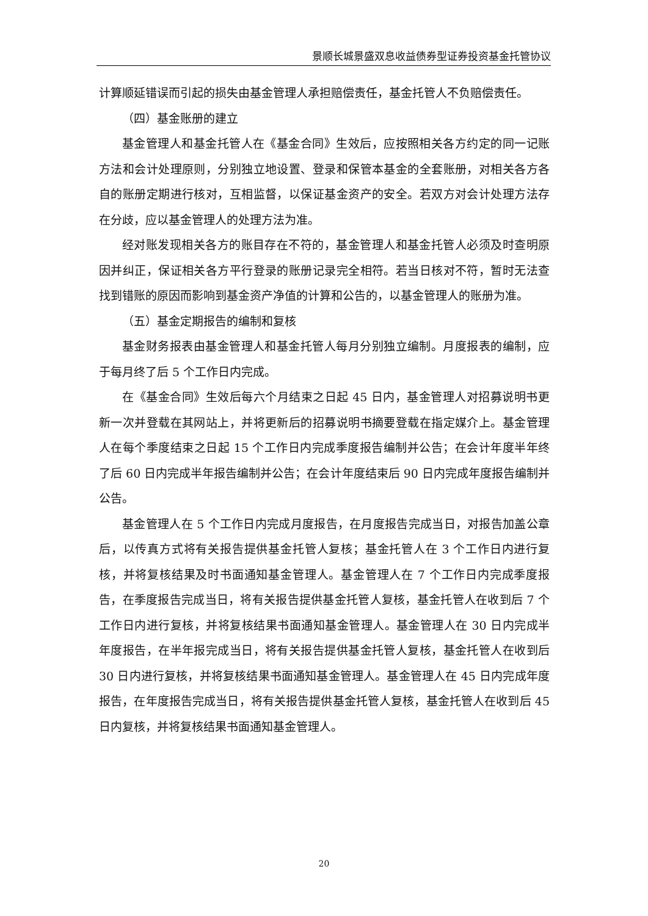景顺长城景盛双息收益债券型证券投资基金托管协议
计算顺延错误而引起的损失由基金管理人承担赔偿责任，基金托管人不负赔偿责任。
（四）基金账册的建立
基金管理人和基金托管人在《基金合同》生效后，应按照相关各方约定的同一记账方法和会计处理原则，分别独立地设置、登录和保管本基金的全套账册，对相关各方各自的账册定期进行核对，互相监督，以保证基金资产的安全。若双方对会计处理方法存在分歧，应以基金管理人的处理方法为准。
经对账发现相关各方的账目存在不符的，基金管理人和基金托管人必须及时查明原因并纠正，保证相关各方平行登录的账册记录完全相符。若当日核对不符，暂时无法查找到错账的原因而影响到基金资产净值的计算和公告的，以基金管理人的账册为准。
（五）基金定期报告的编制和复核
基金财务报表由基金管理人和基金托管人每月分别独立编制。月度报表的编制，应于每月终了后 5 个工作日内完成。
在《基金合同》生效后每六个月结束之日起 45 日内，基金管理人对招募说明书更新一次并登载在其网站上，并将更新后的招募说明书摘要登载在指定媒介上。基金管理人在每个季度结束之日起 15 个工作日内完成季度报告编制并公告；在会计年度半年终了后 60 日内完成半年报告编制并公告；在会计年度结束后 90 日内完成年度报告编制并公告。
基金管理人在 5 个工作日内完成月度报告，在月度报告完成当日，对报告加盖公章后，以传真方式将有关报告提供基金托管人复核；基金托管人在 3 个工作日内进行复核，并将复核结果及时书面通知基金管理人。基金管理人在 7 个工作日内完成季度报告，在季度报告完成当日，将有关报告提供基金托管人复核，基金托管人在收到后 7 个工作日内进行复核，并将复核结果书面通知基金管理人。基金管理人在 30 日内完成半年度报告，在半年报完成当日，将有关报告提供基金托管人复核，基金托管人在收到后 30 日内进行复核，并将复核结果书面通知基金管理人。基金管理人在 45 日内完成年度报告，在年度报告完成当日，将有关报告提供基金托管人复核，基金托管人在收到后 45 日内复核，并将复核结果书面通知基金管理人。
20